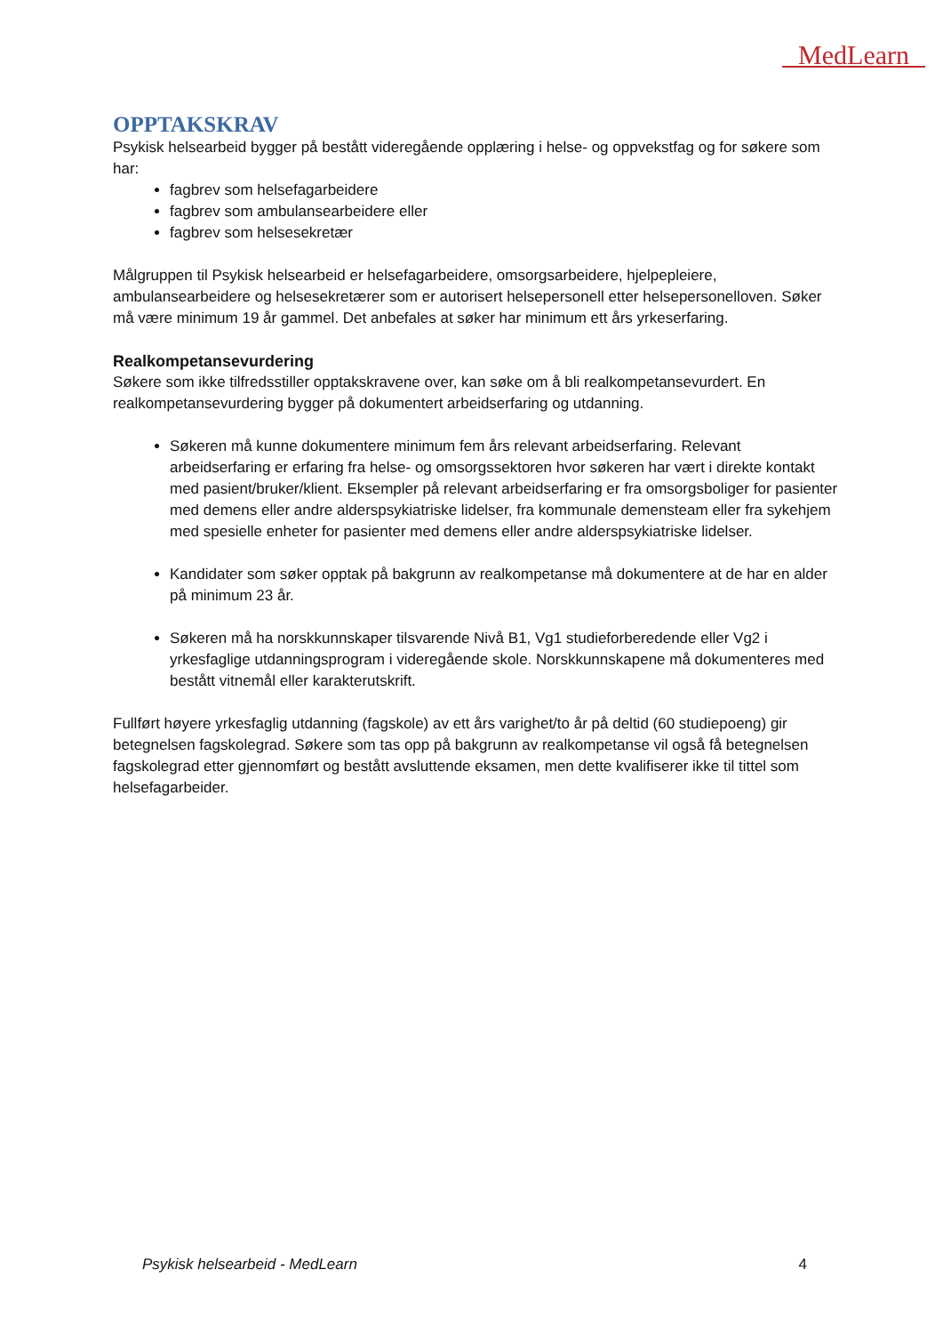MedLearn
OPPTAKSKRAV
Psykisk helsearbeid bygger på bestått videregående opplæring i helse- og oppvekstfag og for søkere som har:
fagbrev som helsefagarbeidere
fagbrev som ambulansearbeidere eller
fagbrev som helsesekretær
Målgruppen til Psykisk helsearbeid er helsefagarbeidere, omsorgsarbeidere, hjelpepleiere, ambulansearbeidere og helsesekretærer som er autorisert helsepersonell etter helsepersonelloven. Søker må være minimum 19 år gammel. Det anbefales at søker har minimum ett års yrkeserfaring.
Realkompetansevurdering
Søkere som ikke tilfredsstiller opptakskravene over, kan søke om å bli realkompetansevurdert. En realkompetansevurdering bygger på dokumentert arbeidserfaring og utdanning.
Søkeren må kunne dokumentere minimum fem års relevant arbeidserfaring. Relevant arbeidserfaring er erfaring fra helse- og omsorgssektoren hvor søkeren har vært i direkte kontakt med pasient/bruker/klient. Eksempler på relevant arbeidserfaring er fra omsorgsboliger for pasienter med demens eller andre alderspsykiatriske lidelser, fra kommunale demensteam eller fra sykehjem med spesielle enheter for pasienter med demens eller andre alderspsykiatriske lidelser.
Kandidater som søker opptak på bakgrunn av realkompetanse må dokumentere at de har en alder på minimum 23 år.
Søkeren må ha norskkunnskaper tilsvarende Nivå B1, Vg1 studieforberedende eller Vg2 i yrkesfaglige utdanningsprogram i videregående skole. Norskkunnskapene må dokumenteres med bestått vitnemål eller karakterutskrift.
Fullført høyere yrkesfaglig utdanning (fagskole) av ett års varighet/to år på deltid (60 studiepoeng) gir betegnelsen fagskolegrad. Søkere som tas opp på bakgrunn av realkompetanse vil også få betegnelsen fagskolegrad etter gjennomført og bestått avsluttende eksamen, men dette kvalifiserer ikke til tittel som helsefagarbeider.
Psykisk helsearbeid - MedLearn 4